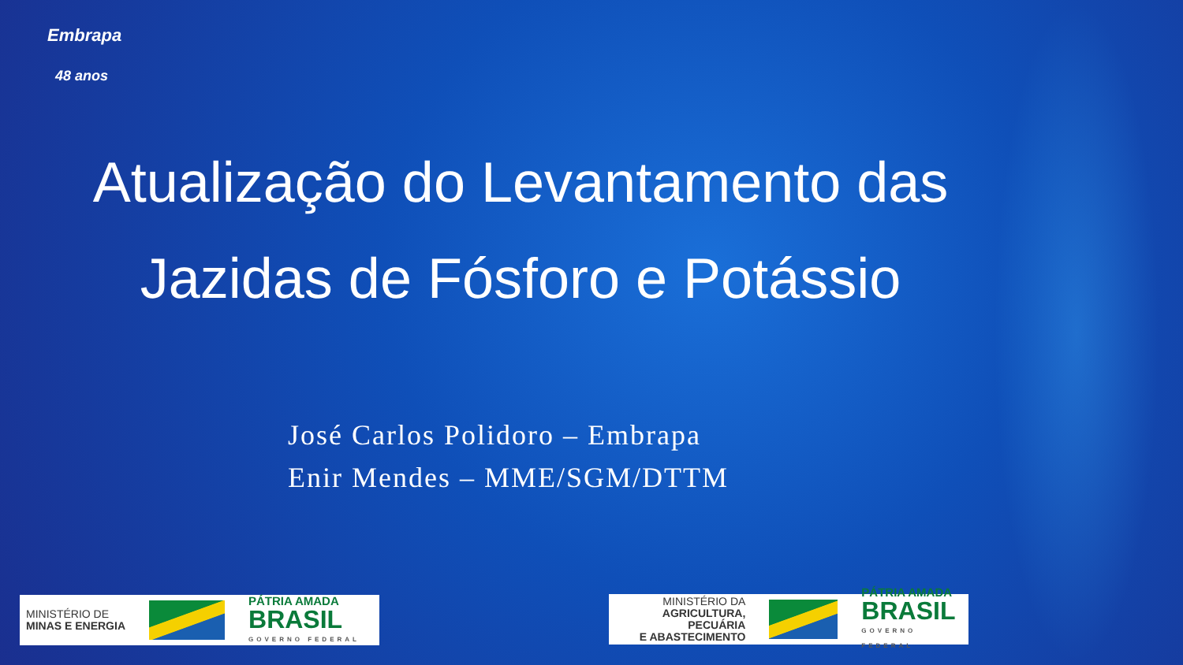Embrapa
48 anos
Atualização do Levantamento das
Jazidas de Fósforo e Potássio
José Carlos Polidoro – Embrapa
Enir Mendes – MME/SGM/DTTM
MINISTÉRIO DE
MINAS E ENERGIA
PÁTRIA AMADA
BRASIL
GOVERNO FEDERAL
MINISTÉRIO DA
AGRICULTURA, PECUÁRIA
E ABASTECIMENTO
PÁTRIA AMADA
BRASIL
GOVERNO FEDERAL